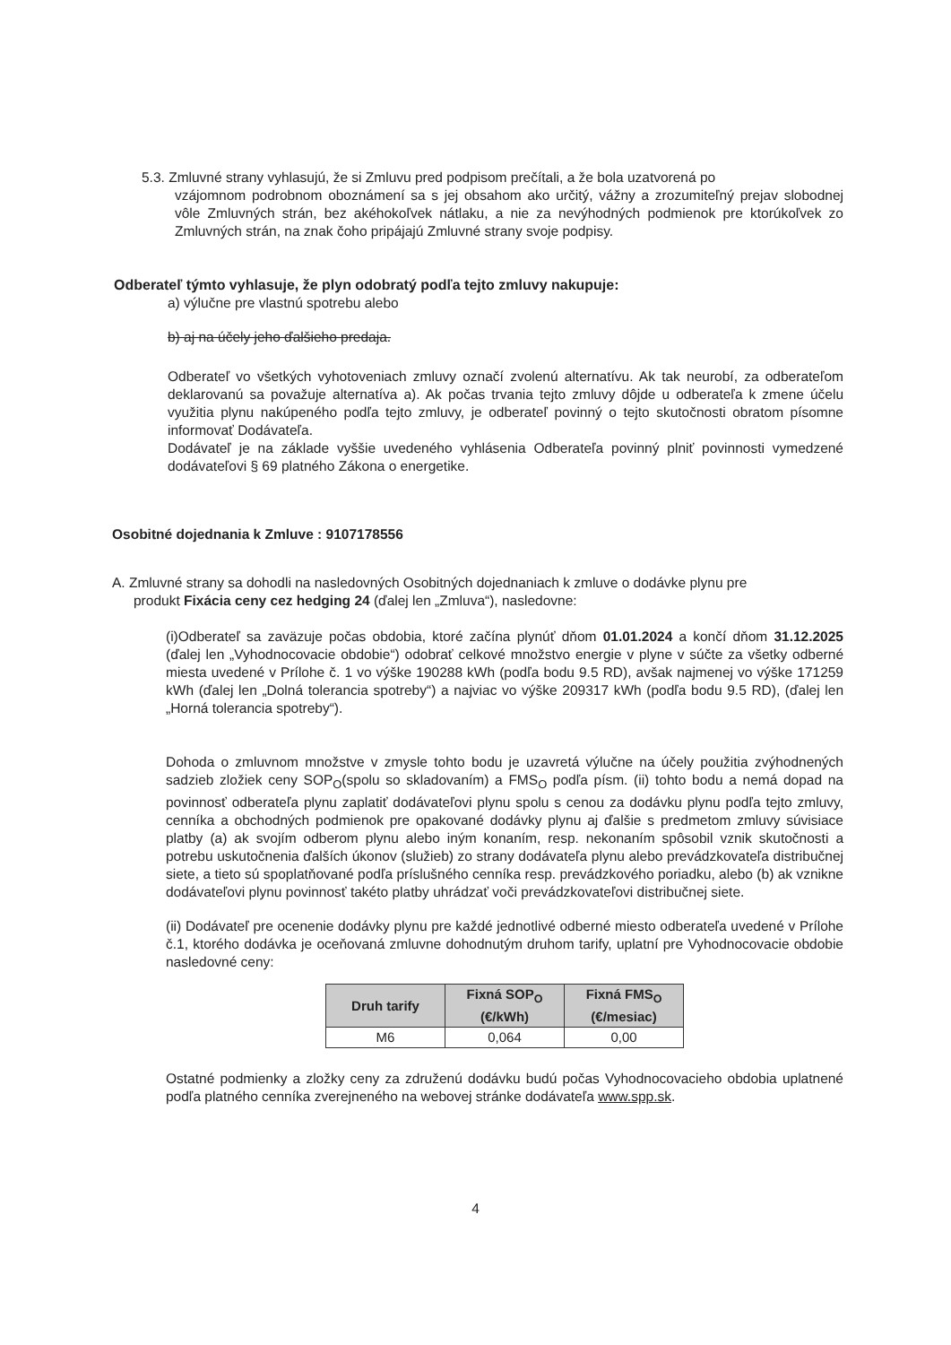5.3. Zmluvné strany vyhlasujú, že si Zmluvu pred podpisom prečítali, a že bola uzatvorená po
vzájomnom podrobnom oboznámení sa s jej obsahom ako určitý, vážny a zrozumiteľný prejav slobodnej vôle Zmluvných strán, bez akéhokoľvek nátlaku, a nie za nevýhodných podmienok pre ktorúkoľvek zo Zmluvných strán, na znak čoho pripájajú Zmluvné strany svoje podpisy.
Odberateľ týmto vyhlasuje, že plyn odobratý podľa tejto zmluvy nakupuje:
a) výlučne pre vlastnú spotrebu alebo
b) aj na účely jeho ďalšieho predaja.
Odberateľ vo všetkých vyhotoveniach zmluvy označí zvolenú alternatívu. Ak tak neurobí, za odberateľom deklarovanú sa považuje alternatíva a). Ak počas trvania tejto zmluvy dôjde u odberateľa k zmene účelu využitia plynu nakúpeného podľa tejto zmluvy, je odberateľ povinný o tejto skutočnosti obratom písomne informovať Dodávateľa.
Dodávateľ je na základe vyššie uvedeného vyhlásenia Odberateľa povinný plniť povinnosti vymedzené dodávateľovi § 69 platného Zákona o energetike.
Osobitné dojednania k Zmluve : 9107178556
A. Zmluvné strany sa dohodli na nasledovných Osobitných dojednaniach k zmluve o dodávke plynu pre
produkt Fixácia ceny cez hedging 24 (ďalej len „Zmluva“), nasledovne:
(i)Odberateľ sa zaväzuje počas obdobia, ktoré začína plynúť dňom 01.01.2024 a končí dňom 31.12.2025 (ďalej len „Vyhodnocovacie obdobie“) odobrať celkové množstvo energie v plyne v súčte za všetky odberné miesta uvedené v Prílohe č. 1 vo výške 190288 kWh (podľa bodu 9.5 RD), avšak najmenej vo výške 171259 kWh (ďalej len „Dolná tolerancia spotreby“) a najviac vo výške 209317 kWh (podľa bodu 9.5 RD), (ďalej len „Horná tolerancia spotreby“).
Dohoda o zmluvnom množstve v zmysle tohto bodu je uzavretá výlučne na účely použitia zvýhodnených sadzieb zložiek ceny SOP<sub>O</sub>(spolu so skladovaním) a FMS<sub>O</sub> podľa písm. (ii) tohto bodu a nemá dopad na povinnosť odberateľa plynu zaplatiť dodávateľovi plynu spolu s cenou za dodávku plynu podľa tejto zmluvy, cenníka a obchodných podmienok pre opakované dodávky plynu aj ďalšie s predmetom zmluvy súvisiace platby (a) ak svojím odberom plynu alebo iným konaním, resp. nekonaním spôsobil vznik skutočnosti a potrebu uskutočnenia ďalších úkonov (služieb) zo strany dodávateľa plynu alebo prevádzkovateľa distribučnej siete, a tieto sú spoplatňované podľa príslušného cenníka resp. prevádzkového poriadku, alebo (b) ak vznikne dodávateľovi plynu povinnosť takéto platby uhrádzať voči prevádzkovateľovi distribučnej siete.
(ii) Dodávateľ pre ocenenie dodávky plynu pre každé jednotlivé odberné miesto odberateľa uvedené v Prílohe č.1, ktorého dodávka je oceňovaná zmluvne dohodnutým druhom tarify, uplatní pre Vyhodnocovacie obdobie nasledovné ceny:
| Druh tarify | Fixná SOP<sub>O</sub> (€/kWh) | Fixná FMS<sub>O</sub> (€/mesiac) |
| --- | --- | --- |
| M6 | 0,064 | 0,00 |
Ostatné podmienky a zložky ceny za združenú dodávku budú počas Vyhodnocovacieho obdobia uplatnené podľa platného cenníka zverejneného na webovej stránke dodávateľa www.spp.sk.
4